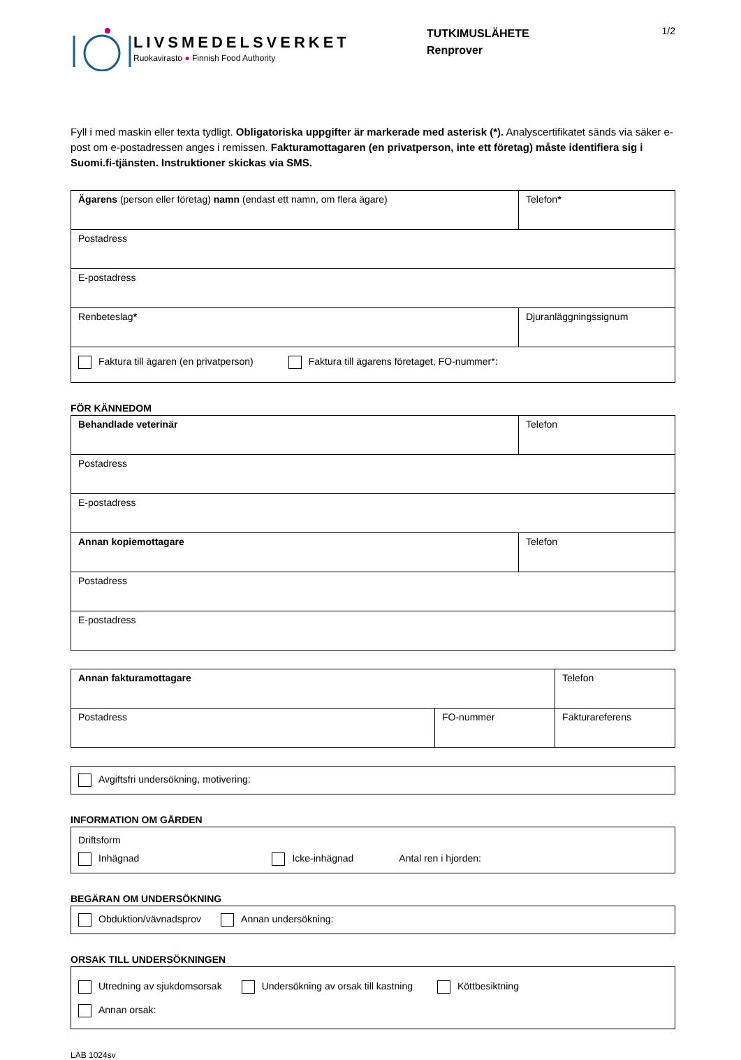LIVSMEDELSVERKET
Ruokavirasto ● Finnish Food Authority
TUTKIMUSLÄHETE
Renprover
1/2
Fyll i med maskin eller texta tydligt. Obligatoriska uppgifter är markerade med asterisk (*). Analyscertifikatet sänds via säker e-post om e-postadressen anges i remissen. Fakturamottagaren (en privatperson, inte ett företag) måste identifiera sig i Suomi.fi-tjänsten. Instruktioner skickas via SMS.
| Ägarens (person eller företag) namn (endast ett namn, om flera ägare) | Telefon * |
| Postadress | |
| E-postadress | |
| Renbeteslag * | Djuranläggningssignum |
| Faktura till ägaren (en privatperson) Faktura till ägarens företaget, FO-nummer*: | |
FÖR KÄNNEDOM
| Behandlade veterinär | Telefon |
| Postadress | |
| E-postadress | |
| Annan kopiemottagare | Telefon |
| Postadress | |
| E-postadress | |
| Annan fakturamottagare | | Telefon |
| Postadress | FO-nummer | Fakturareferens |
Avgiftsfri undersökning, motivering:
INFORMATION OM GÅRDEN
Driftsform
Inhägnad Icke-inhägnad Antal ren i hjorden:
BEGÄRAN OM UNDERSÖKNING
Obduktion/vävnadsprov Annan undersökning:
ORSAK TILL UNDERSÖKNINGEN
Utredning av sjukdomsorsak Undersökning av orsak till kastning Köttbesiktning
Annan orsak:
LAB 1024sv